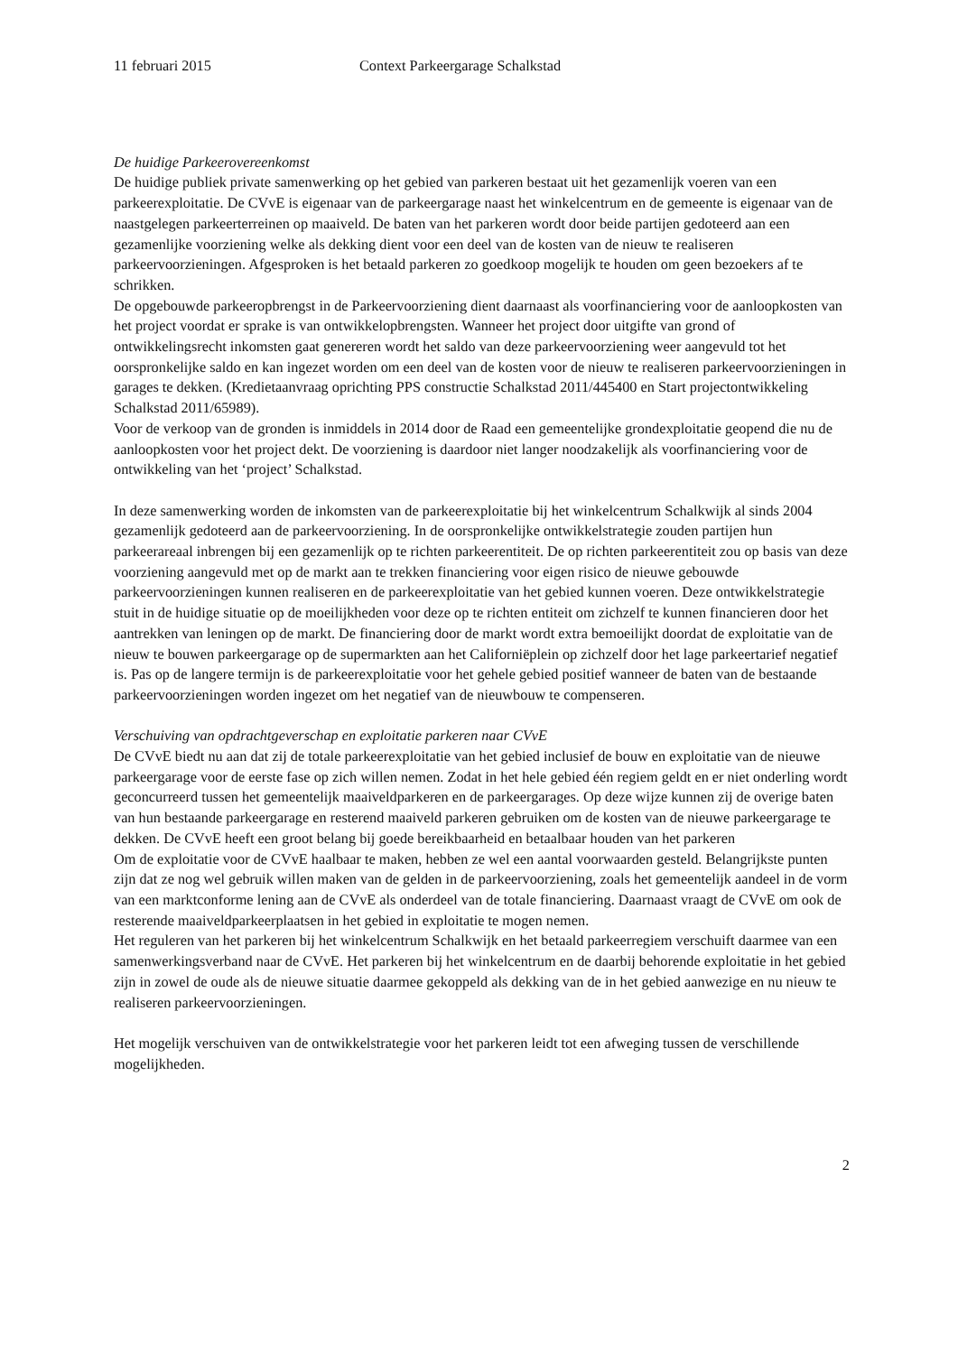11 februari 2015 Context Parkeergarage Schalkstad
De huidige Parkeerovereenkomst
De huidige publiek private samenwerking op het gebied van parkeren bestaat uit het gezamenlijk voeren van een parkeerexploitatie. De CVvE is eigenaar van de parkeergarage naast het winkelcentrum en de gemeente is eigenaar van de naastgelegen parkeerterreinen op maaiveld. De baten van het parkeren wordt door beide partijen gedoteerd aan een gezamenlijke voorziening welke als dekking dient voor een deel van de kosten van de nieuw te realiseren parkeervoorzieningen. Afgesproken is het betaald parkeren zo goedkoop mogelijk te houden om geen bezoekers af te schrikken.
De opgebouwde parkeeropbrengst in de Parkeervoorziening dient daarnaast als voorfinanciering voor de aanloopkosten van het project voordat er sprake is van ontwikkelopbrengsten. Wanneer het project door uitgifte van grond of ontwikkelingsrecht inkomsten gaat genereren wordt het saldo van deze parkeervoorziening weer aangevuld tot het oorspronkelijke saldo en kan ingezet worden om een deel van de kosten voor de nieuw te realiseren parkeervoorzieningen in garages te dekken. (Kredietaanvraag oprichting PPS constructie Schalkstad 2011/445400 en Start projectontwikkeling Schalkstad 2011/65989).
Voor de verkoop van de gronden is inmiddels in 2014 door de Raad een gemeentelijke grondexploitatie geopend die nu de aanloopkosten voor het project dekt. De voorziening is daardoor niet langer noodzakelijk als voorfinanciering voor de ontwikkeling van het ‘project’ Schalkstad.
In deze samenwerking worden de inkomsten van de parkeerexploitatie bij het winkelcentrum Schalkwijk al sinds 2004 gezamenlijk gedoteerd aan de parkeervoorziening. In de oorspronkelijke ontwikkelstrategie zouden partijen hun parkeerareaal inbrengen bij een gezamenlijk op te richten parkeerentiteit. De op richten parkeerentiteit zou op basis van deze voorziening aangevuld met op de markt aan te trekken financiering voor eigen risico de nieuwe gebouwde parkeervoorzieningen kunnen realiseren en de parkeerexploitatie van het gebied kunnen voeren. Deze ontwikkelstrategie stuit in de huidige situatie op de moeilijkheden voor deze op te richten entiteit om zichzelf te kunnen financieren door het aantrekken van leningen op de markt. De financiering door de markt wordt extra bemoeilijkt doordat de exploitatie van de nieuw te bouwen parkeergarage op de supermarkten aan het Californiëplein op zichzelf door het lage parkeertarief negatief is. Pas op de langere termijn is de parkeerexploitatie voor het gehele gebied positief wanneer de baten van de bestaande parkeervoorzieningen worden ingezet om het negatief van de nieuwbouw te compenseren.
Verschuiving van opdrachtgeverschap en exploitatie parkeren naar CVvE
De CVvE biedt nu aan dat zij de totale parkeerexploitatie van het gebied inclusief de bouw en exploitatie van de nieuwe parkeergarage voor de eerste fase op zich willen nemen. Zodat in het hele gebied één regiem geldt en er niet onderling wordt geconcurreerd tussen het gemeentelijk maaiveldparkeren en de parkeergarages. Op deze wijze kunnen zij de overige baten van hun bestaande parkeergarage en resterend maaiveld parkeren gebruiken om de kosten van de nieuwe parkeergarage te dekken. De CVvE heeft een groot belang bij goede bereikbaarheid en betaalbaar houden van het parkeren
Om de exploitatie voor de CVvE haalbaar te maken, hebben ze wel een aantal voorwaarden gesteld. Belangrijkste punten zijn dat ze nog wel gebruik willen maken van de gelden in de parkeervoorziening, zoals het gemeentelijk aandeel in de vorm van een marktconforme lening aan de CVvE als onderdeel van de totale financiering. Daarnaast vraagt de CVvE om ook de resterende maaiveldparkeerplaatsen in het gebied in exploitatie te mogen nemen.
Het reguleren van het parkeren bij het winkelcentrum Schalkwijk en het betaald parkeerregiem verschuift daarmee van een samenwerkingsverband naar de CVvE. Het parkeren bij het winkelcentrum en de daarbij behorende exploitatie in het gebied zijn in zowel de oude als de nieuwe situatie daarmee gekoppeld als dekking van de in het gebied aanwezige en nu nieuw te realiseren parkeervoorzieningen.
Het mogelijk verschuiven van de ontwikkelstrategie voor het parkeren leidt tot een afweging tussen de verschillende mogelijkheden.
2